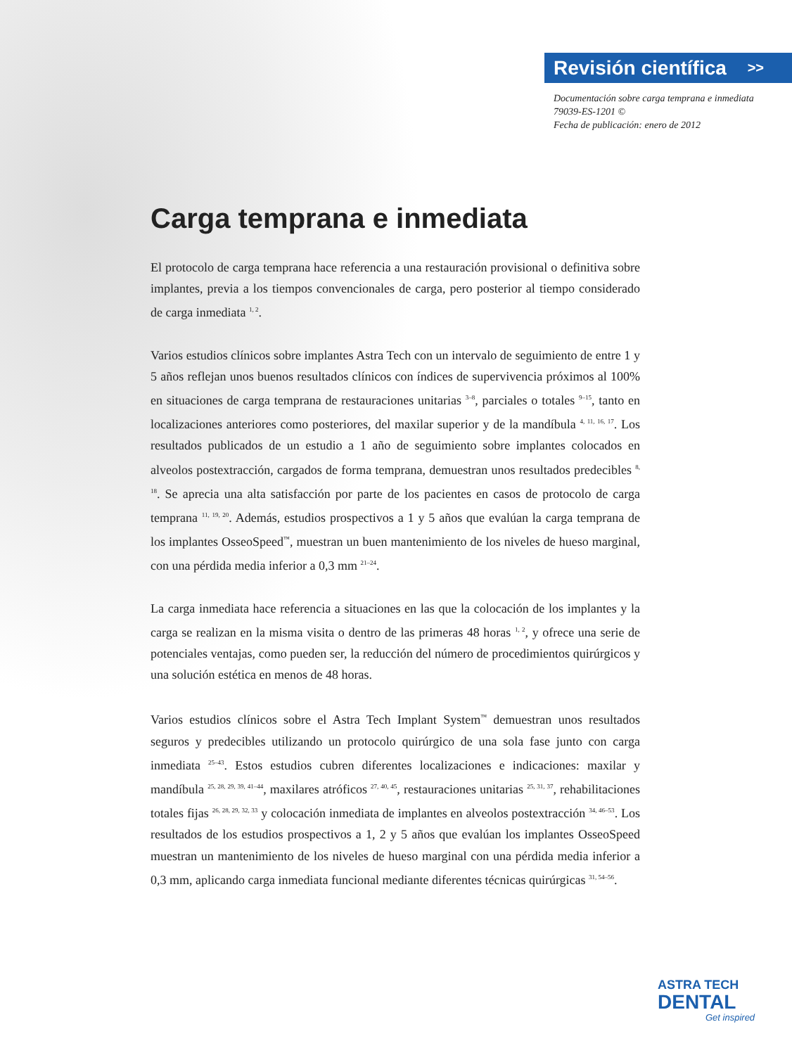Revisión científica >>
Documentación sobre carga temprana e inmediata
79039-ES-1201 ©
Fecha de publicación: enero de 2012
Carga temprana e inmediata
El protocolo de carga temprana hace referencia a una restauración provisional o definitiva sobre implantes, previa a los tiempos convencionales de carga, pero posterior al tiempo considerado de carga inmediata <sup>1, 2</sup>.
Varios estudios clínicos sobre implantes Astra Tech con un intervalo de seguimiento de entre 1 y 5 años reflejan unos buenos resultados clínicos con índices de supervivencia próximos al 100% en situaciones de carga temprana de restauraciones unitarias <sup>3–8</sup>, parciales o totales <sup>9–15</sup>, tanto en localizaciones anteriores como posteriores, del maxilar superior y de la mandíbula <sup>4, 11, 16, 17</sup>. Los resultados publicados de un estudio a 1 año de seguimiento sobre implantes colocados en alveolos postextracción, cargados de forma temprana, demuestran unos resultados predecibles <sup>8, 18</sup>. Se aprecia una alta satisfacción por parte de los pacientes en casos de protocolo de carga temprana <sup>11, 19, 20</sup>. Además, estudios prospectivos a 1 y 5 años que evalúan la carga temprana de los implantes OsseoSpeed<sup>™</sup>, muestran un buen mantenimiento de los niveles de hueso marginal, con una pérdida media inferior a 0,3 mm <sup>21–24</sup>.
La carga inmediata hace referencia a situaciones en las que la colocación de los implantes y la carga se realizan en la misma visita o dentro de las primeras 48 horas <sup>1, 2</sup>, y ofrece una serie de potenciales ventajas, como pueden ser, la reducción del número de procedimientos quirúrgicos y una solución estética en menos de 48 horas.
Varios estudios clínicos sobre el Astra Tech Implant System<sup>™</sup> demuestran unos resultados seguros y predecibles utilizando un protocolo quirúrgico de una sola fase junto con carga inmediata <sup>25–43</sup>. Estos estudios cubren diferentes localizaciones e indicaciones: maxilar y mandíbula <sup>25, 28, 29, 39, 41–44</sup>, maxilares atróficos <sup>27, 40, 45</sup>, restauraciones unitarias <sup>25, 31, 37</sup>, rehabilitaciones totales fijas <sup>26, 28, 29, 32, 33</sup> y colocación inmediata de implantes en alveolos postextracción <sup>34, 46–53</sup>. Los resultados de los estudios prospectivos a 1, 2 y 5 años que evalúan los implantes OsseoSpeed muestran un mantenimiento de los niveles de hueso marginal con una pérdida media inferior a 0,3 mm, aplicando carga inmediata funcional mediante diferentes técnicas quirúrgicas <sup>31, 54–56</sup>.
ASTRA TECH
DENTAL
Get inspired